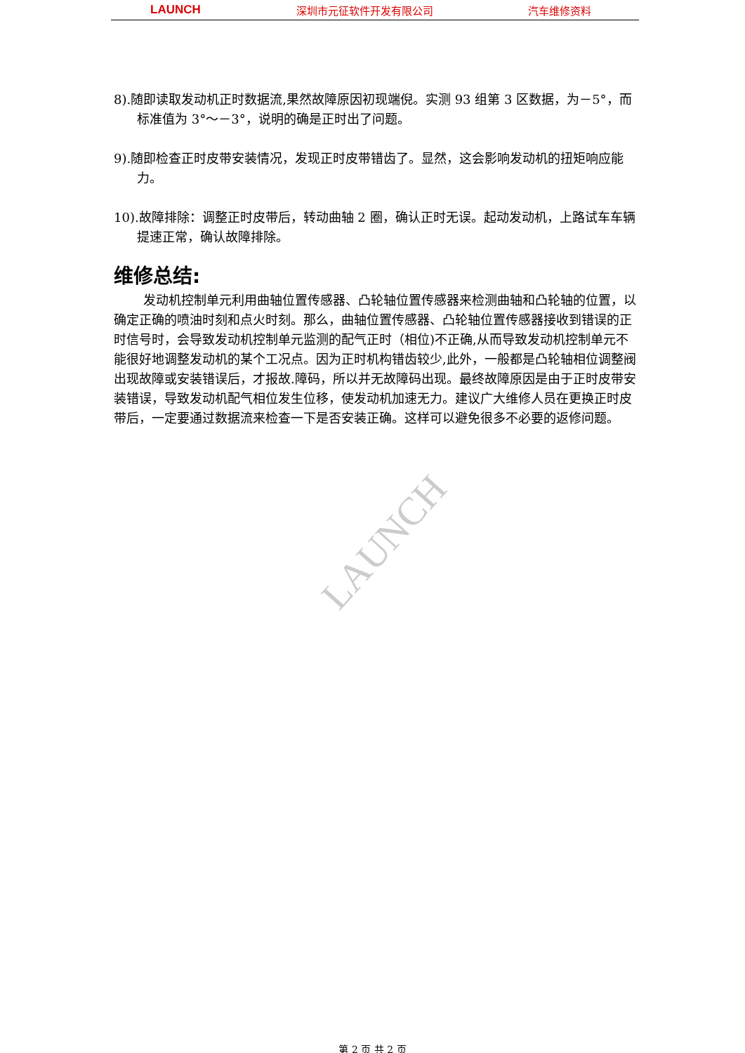LAUNCH 深圳市元征软件开发有限公司 汽车维修资料
LAUNCH
8).随即读取发动机正时数据流,果然故障原因初现端倪。实测 93 组第 3 区数据，为－5°，而标准值为 3°～－3°，说明的确是正时出了问题。
9).随即检查正时皮带安装情况，发现正时皮带错齿了。显然，这会影响发动机的扭矩响应能力。
10).故障排除：调整正时皮带后，转动曲轴 2 圈，确认正时无误。起动发动机，上路试车车辆提速正常，确认故障排除。
维修总结:
发动机控制单元利用曲轴位置传感器、凸轮轴位置传感器来检测曲轴和凸轮轴的位置，以确定正确的喷油时刻和点火时刻。那么，曲轴位置传感器、凸轮轴位置传感器接收到错误的正时信号时，会导致发动机控制单元监测的配气正时（相位)不正确,从而导致发动机控制单元不能很好地调整发动机的某个工况点。因为正时机构错齿较少,此外，一般都是凸轮轴相位调整阀出现故障或安装错误后，才报故.障码，所以并无故障码出现。最终故障原因是由于正时皮带安装错误，导致发动机配气相位发生位移，使发动机加速无力。建议广大维修人员在更换正时皮带后，一定要通过数据流来检查一下是否安装正确。这样可以避免很多不必要的返修问题。
第 2 页 共 2 页